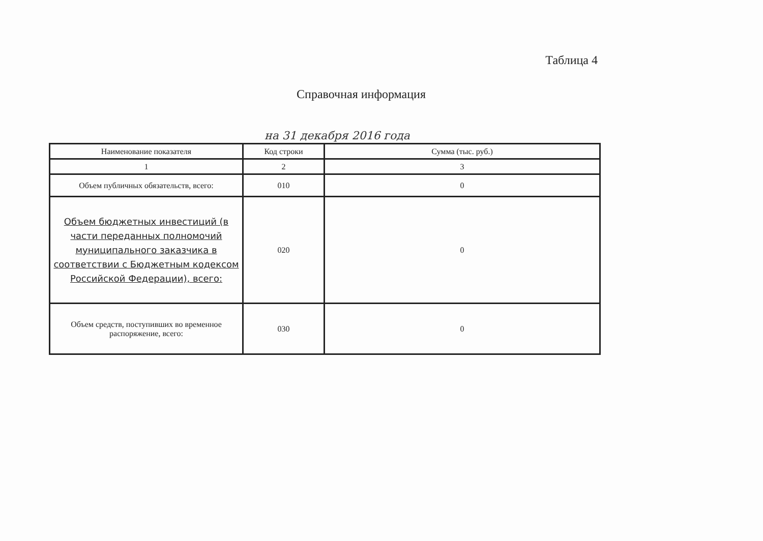Таблица 4
Справочная информация
на 31 декабря 2016 года
| Наименование показателя | Код строки | Сумма (тыс. руб.) |
| 1 | 2 | 3 |
| Объем публичных обязательств, всего: | 010 | 0 |
| Объем бюджетных инвестиций (в части переданных полномочий муниципального заказчика в соответствии с Бюджетным кодексом Российской Федерации), всего: | 020 | 0 |
| Объем средств, поступивших во временное распоряжение, всего: | 030 | 0 |